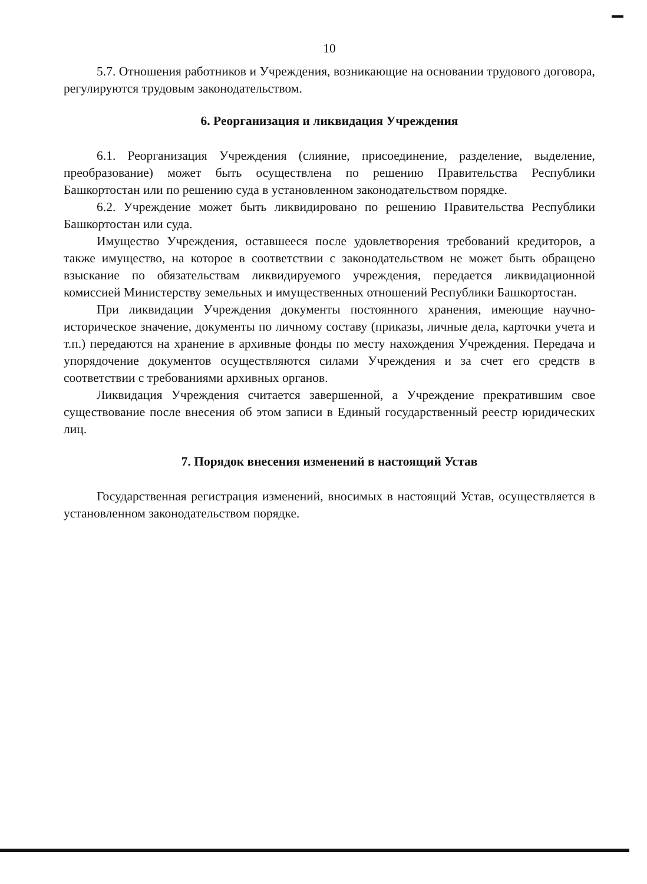10
5.7. Отношения работников и Учреждения, возникающие на основании трудового договора, регулируются трудовым законодательством.
6. Реорганизация и ликвидация Учреждения
6.1. Реорганизация Учреждения (слияние, присоединение, разделение, выделение, преобразование) может быть осуществлена по решению Правительства Республики Башкортостан или по решению суда в установленном законодательством порядке.
6.2. Учреждение может быть ликвидировано по решению Правительства Республики Башкортостан или суда.
Имущество Учреждения, оставшееся после удовлетворения требований кредиторов, а также имущество, на которое в соответствии с законодательством не может быть обращено взыскание по обязательствам ликвидируемого учреждения, передается ликвидационной комиссией Министерству земельных и имущественных отношений Республики Башкортостан.
При ликвидации Учреждения документы постоянного хранения, имеющие научно-историческое значение, документы по личному составу (приказы, личные дела, карточки учета и т.п.) передаются на хранение в архивные фонды по месту нахождения Учреждения. Передача и упорядочение документов осуществляются силами Учреждения и за счет его средств в соответствии с требованиями архивных органов.
Ликвидация Учреждения считается завершенной, а Учреждение прекратившим свое существование после внесения об этом записи в Единый государственный реестр юридических лиц.
7. Порядок внесения изменений в настоящий Устав
Государственная регистрация изменений, вносимых в настоящий Устав, осуществляется в установленном законодательством порядке.